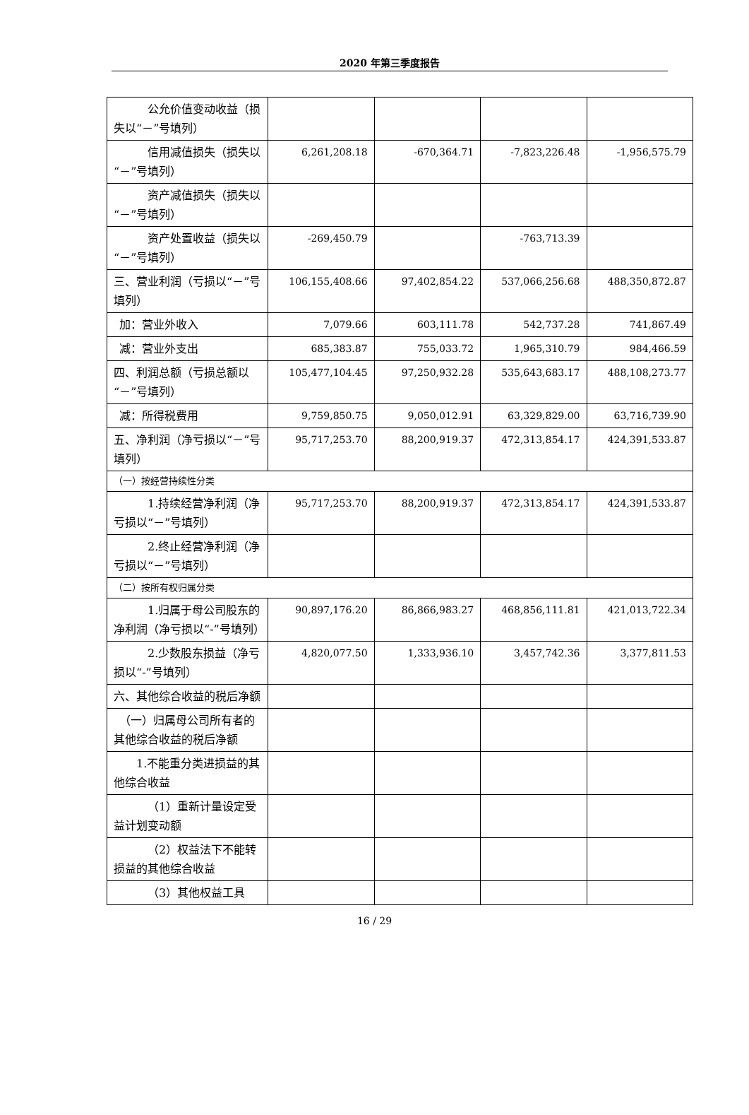2020 年第三季度报告
| 公允价值变动收益（损失以“－”号填列） | | | | |
| 信用减值损失（损失以“－”号填列） | 6,261,208.18 | -670,364.71 | -7,823,226.48 | -1,956,575.79 |
| 资产减值损失（损失以“－”号填列） | | | | |
| 资产处置收益（损失以“－”号填列） | -269,450.79 | | -763,713.39 | |
| 三、营业利润（亏损以“－”号填列） | 106,155,408.66 | 97,402,854.22 | 537,066,256.68 | 488,350,872.87 |
| 加：营业外收入 | 7,079.66 | 603,111.78 | 542,737.28 | 741,867.49 |
| 减：营业外支出 | 685,383.87 | 755,033.72 | 1,965,310.79 | 984,466.59 |
| 四、利润总额（亏损总额以“－”号填列） | 105,477,104.45 | 97,250,932.28 | 535,643,683.17 | 488,108,273.77 |
| 减：所得税费用 | 9,759,850.75 | 9,050,012.91 | 63,329,829.00 | 63,716,739.90 |
| 五、净利润（净亏损以“－”号填列） | 95,717,253.70 | 88,200,919.37 | 472,313,854.17 | 424,391,533.87 |
| （一）按经营持续性分类 | | | | |
| 1.持续经营净利润（净亏损以“－”号填列） | 95,717,253.70 | 88,200,919.37 | 472,313,854.17 | 424,391,533.87 |
| 2.终止经营净利润（净亏损以“－”号填列） | | | | |
| （二）按所有权归属分类 | | | | |
| 1.归属于母公司股东的净利润（净亏损以“-”号填列） | 90,897,176.20 | 86,866,983.27 | 468,856,111.81 | 421,013,722.34 |
| 2.少数股东损益（净亏损以“-”号填列） | 4,820,077.50 | 1,333,936.10 | 3,457,742.36 | 3,377,811.53 |
| 六、其他综合收益的税后净额 | | | | |
| （一）归属母公司所有者的其他综合收益的税后净额 | | | | |
| 1.不能重分类进损益的其他综合收益 | | | | |
| （1）重新计量设定受益计划变动额 | | | | |
| （2）权益法下不能转损益的其他综合收益 | | | | |
| （3）其他权益工具 | | | | |
16 / 29